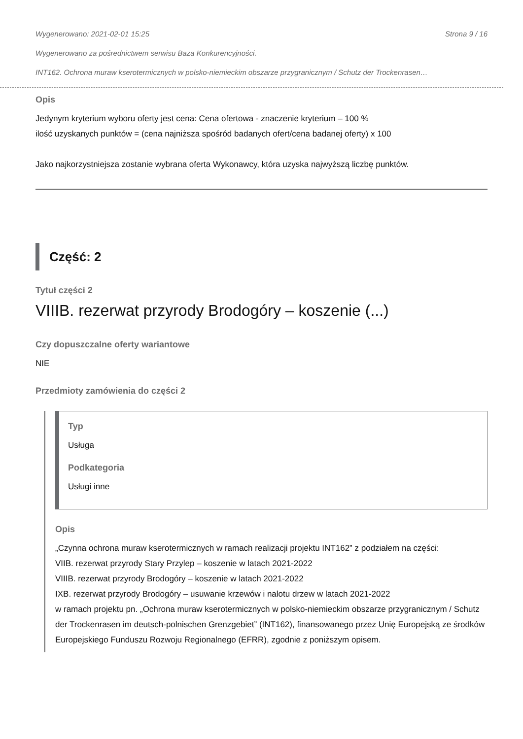Wygenerowano: 2021-02-01 15:25 Strona 9 / 16
Wygenerowano za pośrednictwem serwisu Baza Konkurencyjności.
INT162. Ochrona muraw kserotermicznych w polsko-niemieckim obszarze przygranicznym / Schutz der Trockenrasen…
Opis
Jedynym kryterium wyboru oferty jest cena: Cena ofertowa - znaczenie kryterium – 100 %
ilość uzyskanych punktów = (cena najniższa spośród badanych ofert/cena badanej oferty) x 100
Jako najkorzystniejsza zostanie wybrana oferta Wykonawcy, która uzyska najwyższą liczbę punktów.
Część: 2
Tytuł części 2
VIIIB. rezerwat przyrody Brodogóry – koszenie (...)
Czy dopuszczalne oferty wariantowe
NIE
Przedmioty zamówienia do części 2
Typ
Usługa
Podkategoria
Usługi inne
Opis
„Czynna ochrona muraw kserotermicznych w ramach realizacji projektu INT162” z podziałem na części:
VIIB. rezerwat przyrody Stary Przylep – koszenie w latach 2021-2022
VIIIB. rezerwat przyrody Brodogóry – koszenie w latach 2021-2022
IXB. rezerwat przyrody Brodogóry – usuwanie krzewów i nalotu drzew w latach 2021-2022
w ramach projektu pn. „Ochrona muraw kserotermicznych w polsko-niemieckim obszarze przygranicznym / Schutz der Trockenrasen im deutsch-polnischen Grenzgebiet” (INT162), finansowanego przez Unię Europejską ze środków Europejskiego Funduszu Rozwoju Regionalnego (EFRR), zgodnie z poniższym opisem.